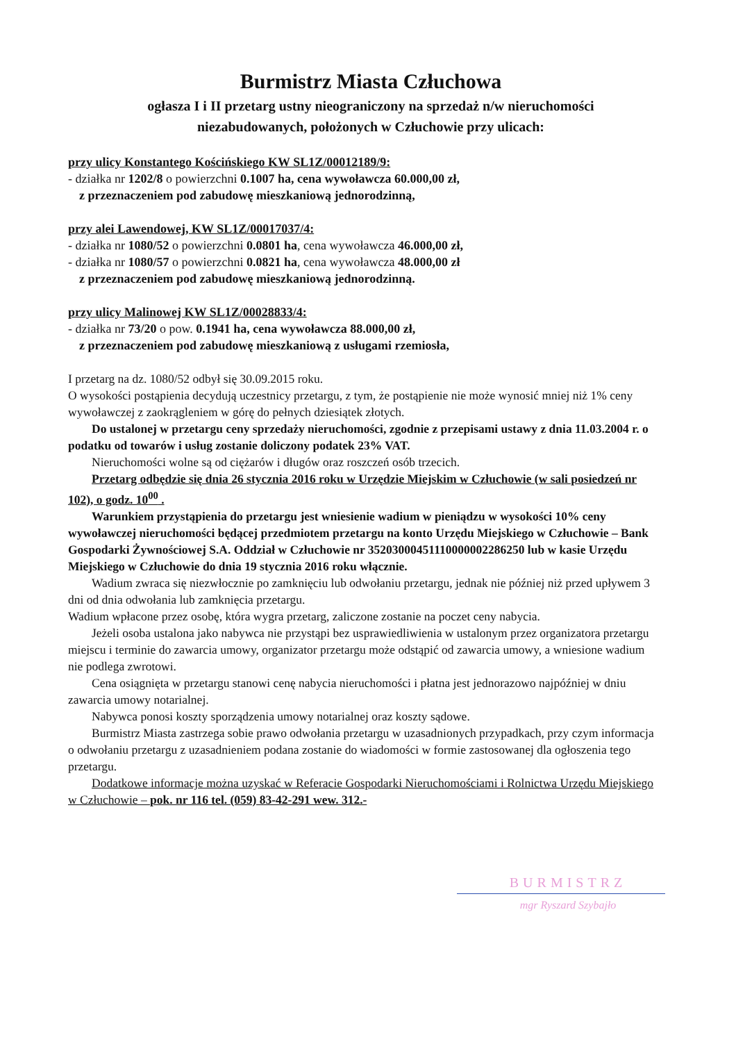Burmistrz Miasta Człuchowa
ogłasza I i II przetarg ustny nieograniczony na sprzedaż n/w nieruchomości
niezabudowanych, położonych w Człuchowie przy ulicach:
przy ulicy Konstantego Kościńskiego KW SL1Z/00012189/9:
- działka nr 1202/8 o powierzchni 0.1007 ha, cena wywoławcza 60.000,00 zł,
z przeznaczeniem pod zabudowę mieszkaniową jednorodzinną,
przy alei Lawendowej, KW SL1Z/00017037/4:
- działka nr 1080/52 o powierzchni 0.0801 ha, cena wywoławcza 46.000,00 zł,
- działka nr 1080/57 o powierzchni 0.0821 ha, cena wywoławcza 48.000,00 zł
z przeznaczeniem pod zabudowę mieszkaniową jednorodzinną.
przy ulicy Malinowej KW SL1Z/00028833/4:
- działka nr 73/20 o pow. 0.1941 ha, cena wywoławcza 88.000,00 zł,
z przeznaczeniem pod zabudowę mieszkaniową z usługami rzemiosła,
I przetarg na dz. 1080/52 odbył się 30.09.2015 roku.
O wysokości postąpienia decydują uczestnicy przetargu, z tym, że postąpienie nie może wynosić mniej niż 1% ceny wywoławczej z zaokrągleniem w górę do pełnych dziesiątek złotych.
Do ustalonej w przetargu ceny sprzedaży nieruchomości, zgodnie z przepisami ustawy z dnia 11.03.2004 r. o podatku od towarów i usług zostanie doliczony podatek 23% VAT.
Nieruchomości wolne są od ciężarów i długów oraz roszczeń osób trzecich.
Przetarg odbędzie się dnia 26 stycznia 2016 roku w Urzędzie Miejskim w Człuchowie (w sali posiedzeń nr 102), o godz. 10<sup>00</sup> .
Warunkiem przystąpienia do przetargu jest wniesienie wadium w pieniądzu w wysokości 10% ceny wywoławczej nieruchomości będącej przedmiotem przetargu na konto Urzędu Miejskiego w Człuchowie – Bank Gospodarki Żywnościowej S.A. Oddział w Człuchowie nr 35203000451110000002286250 lub w kasie Urzędu Miejskiego w Człuchowie do dnia 19 stycznia 2016 roku włącznie.
Wadium zwraca się niezwłocznie po zamknięciu lub odwołaniu przetargu, jednak nie później niż przed upływem 3 dni od dnia odwołania lub zamknięcia przetargu.
Wadium wpłacone przez osobę, która wygra przetarg, zaliczone zostanie na poczet ceny nabycia.
Jeżeli osoba ustalona jako nabywca nie przystąpi bez usprawiedliwienia w ustalonym przez organizatora przetargu miejscu i terminie do zawarcia umowy, organizator przetargu może odstąpić od zawarcia umowy, a wniesione wadium nie podlega zwrotowi.
Cena osiągnięta w przetargu stanowi cenę nabycia nieruchomości i płatna jest jednorazowo najpóźniej w dniu zawarcia umowy notarialnej.
Nabywca ponosi koszty sporządzenia umowy notarialnej oraz koszty sądowe.
Burmistrz Miasta zastrzega sobie prawo odwołania przetargu w uzasadnionych przypadkach, przy czym informacja o odwołaniu przetargu z uzasadnieniem podana zostanie do wiadomości w formie zastosowanej dla ogłoszenia tego przetargu.
Dodatkowe informacje można uzyskać w Referacie Gospodarki Nieruchomościami i Rolnictwa Urzędu Miejskiego w Człuchowie – pok. nr 116 tel. (059) 83-42-291 wew. 312.-
BURMISTRZ
mgr Ryszard Szybajło